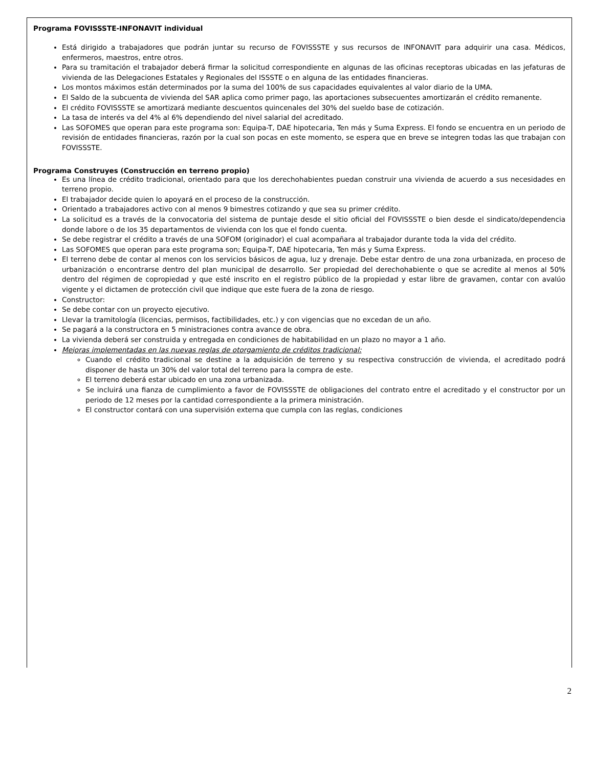Programa FOVISSSTE-INFONAVIT individual
Está dirigido a trabajadores que podrán juntar su recurso de FOVISSSTE y sus recursos de INFONAVIT para adquirir una casa. Médicos, enfermeros, maestros, entre otros.
Para su tramitación el trabajador deberá firmar la solicitud correspondiente en algunas de las oficinas receptoras ubicadas en las jefaturas de vivienda de las Delegaciones Estatales y Regionales del ISSSTE o en alguna de las entidades financieras.
Los montos máximos están determinados por la suma del 100% de sus capacidades equivalentes al valor diario de la UMA.
El Saldo de la subcuenta de vivienda del SAR aplica como primer pago, las aportaciones subsecuentes amortizarán el crédito remanente.
El crédito FOVISSSTE se amortizará mediante descuentos quincenales del 30% del sueldo base de cotización.
La tasa de interés va del 4% al 6% dependiendo del nivel salarial del acreditado.
Las SOFOMES que operan para este programa son: Equipa-T, DAE hipotecaria, Ten más y Suma Express. El fondo se encuentra en un periodo de revisión de entidades financieras, razón por la cual son pocas en este momento, se espera que en breve se integren todas las que trabajan con FOVISSSTE.
Programa Construyes (Construcción en terreno propio)
Es una línea de crédito tradicional, orientado para que los derechohabientes puedan construir una vivienda de acuerdo a sus necesidades en terreno propio.
El trabajador decide quien lo apoyará en el proceso de la construcción.
Orientado a trabajadores activo con al menos 9 bimestres cotizando y que sea su primer crédito.
La solicitud es a través de la convocatoria del sistema de puntaje desde el sitio oficial del FOVISSSTE o bien desde el sindicato/dependencia donde labore o de los 35 departamentos de vivienda con los que el fondo cuenta.
Se debe registrar el crédito a través de una SOFOM (originador) el cual acompañara al trabajador durante toda la vida del crédito.
Las SOFOMES que operan para este programa son; Equipa-T, DAE hipotecaria, Ten más y Suma Express.
El terreno debe de contar al menos con los servicios básicos de agua, luz y drenaje. Debe estar dentro de una zona urbanizada, en proceso de urbanización o encontrarse dentro del plan municipal de desarrollo. Ser propiedad del derechohabiente o que se acredite al menos al 50% dentro del régimen de copropiedad y que esté inscrito en el registro público de la propiedad y estar libre de gravamen, contar con avalúo vigente y el dictamen de protección civil que indique que este fuera de la zona de riesgo.
Constructor:
Se debe contar con un proyecto ejecutivo.
Llevar la tramitología (licencias, permisos, factibilidades, etc.) y con vigencias que no excedan de un año.
Se pagará a la constructora en 5 ministraciones contra avance de obra.
La vivienda deberá ser construida y entregada en condiciones de habitabilidad en un plazo no mayor a 1 año.
Mejoras implementadas en las nuevas reglas de otorgamiento de créditos tradicional:
Cuando el crédito tradicional se destine a la adquisición de terreno y su respectiva construcción de vivienda, el acreditado podrá disponer de hasta un 30% del valor total del terreno para la compra de este.
El terreno deberá estar ubicado en una zona urbanizada.
Se incluirá una fianza de cumplimiento a favor de FOVISSSTE de obligaciones del contrato entre el acreditado y el constructor por un periodo de 12 meses por la cantidad correspondiente a la primera ministración.
El constructor contará con una supervisión externa que cumpla con las reglas, condiciones
2